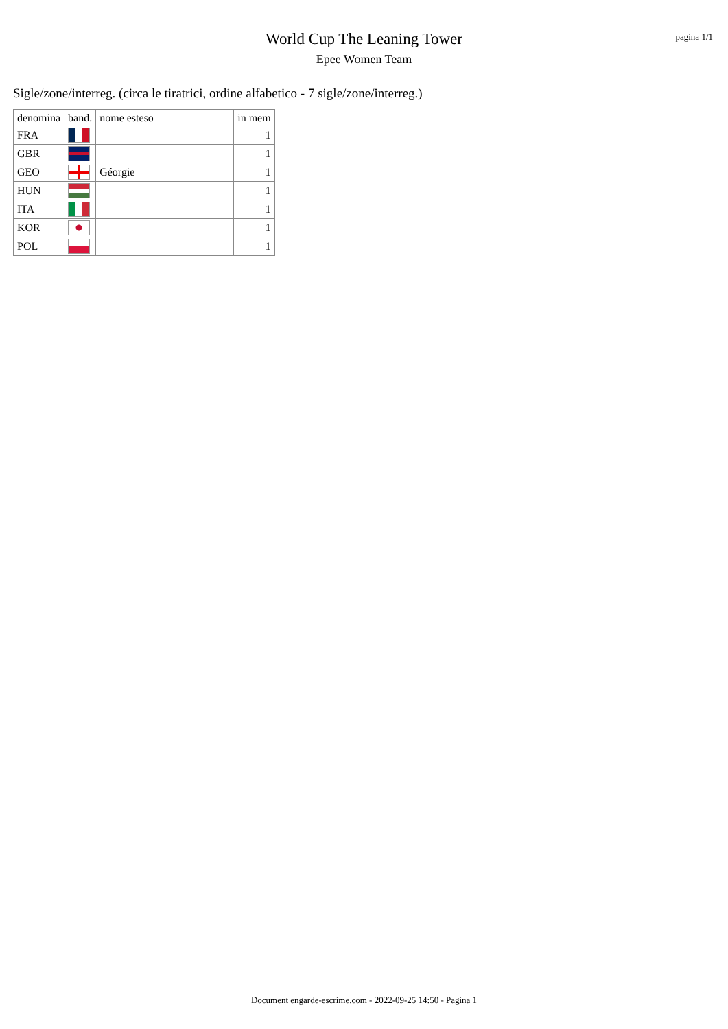World Cup The Leaning Tower
Epee Women Team
pagina 1/1
Sigle/zone/interreg. (circa le tiratrici, ordine alfabetico - 7 sigle/zone/interreg.)
| denomina | band. | nome esteso | in mem |
| --- | --- | --- | --- |
| FRA | | | 1 |
| GBR | | | 1 |
| GEO | | Géorgie | 1 |
| HUN | | | 1 |
| ITA | | | 1 |
| KOR | | | 1 |
| POL | | | 1 |
Document engarde-escrime.com - 2022-09-25 14:50 - Pagina 1